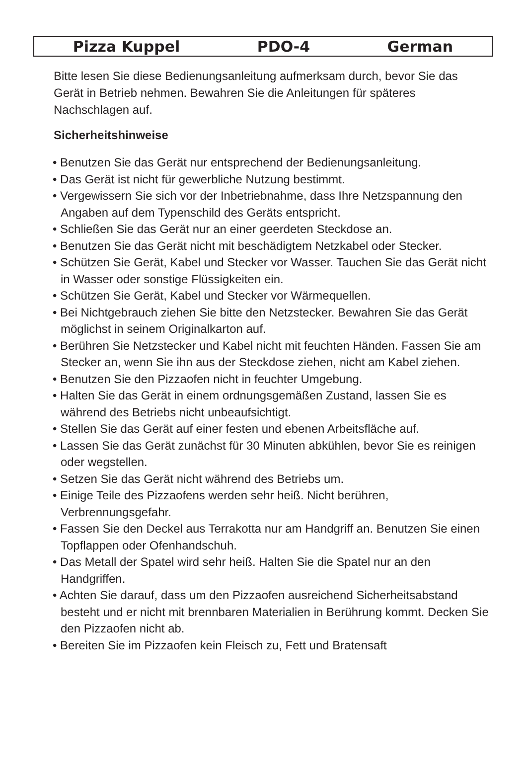Pizza Kuppel PDO-4 German
Bitte lesen Sie diese Bedienungsanleitung aufmerksam durch, bevor Sie das Gerät in Betrieb nehmen. Bewahren Sie die Anleitungen für späteres Nachschlagen auf.
Sicherheitshinweise
• Benutzen Sie das Gerät nur entsprechend der Bedienungsanleitung.
• Das Gerät ist nicht für gewerbliche Nutzung bestimmt.
• Vergewissern Sie sich vor der Inbetriebnahme, dass Ihre Netzspannung den Angaben auf dem Typenschild des Geräts entspricht.
• Schließen Sie das Gerät nur an einer geerdeten Steckdose an.
• Benutzen Sie das Gerät nicht mit beschädigtem Netzkabel oder Stecker.
• Schützen Sie Gerät, Kabel und Stecker vor Wasser. Tauchen Sie das Gerät nicht in Wasser oder sonstige Flüssigkeiten ein.
• Schützen Sie Gerät, Kabel und Stecker vor Wärmequellen.
• Bei Nichtgebrauch ziehen Sie bitte den Netzstecker. Bewahren Sie das Gerät möglichst in seinem Originalkarton auf.
• Berühren Sie Netzstecker und Kabel nicht mit feuchten Händen. Fassen Sie am Stecker an, wenn Sie ihn aus der Steckdose ziehen, nicht am Kabel ziehen.
• Benutzen Sie den Pizzaofen nicht in feuchter Umgebung.
• Halten Sie das Gerät in einem ordnungsgemäßen Zustand, lassen Sie es während des Betriebs nicht unbeaufsichtigt.
• Stellen Sie das Gerät auf einer festen und ebenen Arbeitsfläche auf.
• Lassen Sie das Gerät zunächst für 30 Minuten abkühlen, bevor Sie es reinigen oder wegstellen.
• Setzen Sie das Gerät nicht während des Betriebs um.
• Einige Teile des Pizzaofens werden sehr heiß. Nicht berühren, Verbrennungsgefahr.
• Fassen Sie den Deckel aus Terrakotta nur am Handgriff an. Benutzen Sie einen Topflappen oder Ofenhandschuh.
• Das Metall der Spatel wird sehr heiß. Halten Sie die Spatel nur an den Handgriffen.
• Achten Sie darauf, dass um den Pizzaofen ausreichend Sicherheitsabstand besteht und er nicht mit brennbaren Materialien in Berührung kommt. Decken Sie den Pizzaofen nicht ab.
• Bereiten Sie im Pizzaofen kein Fleisch zu, Fett und Bratensaft